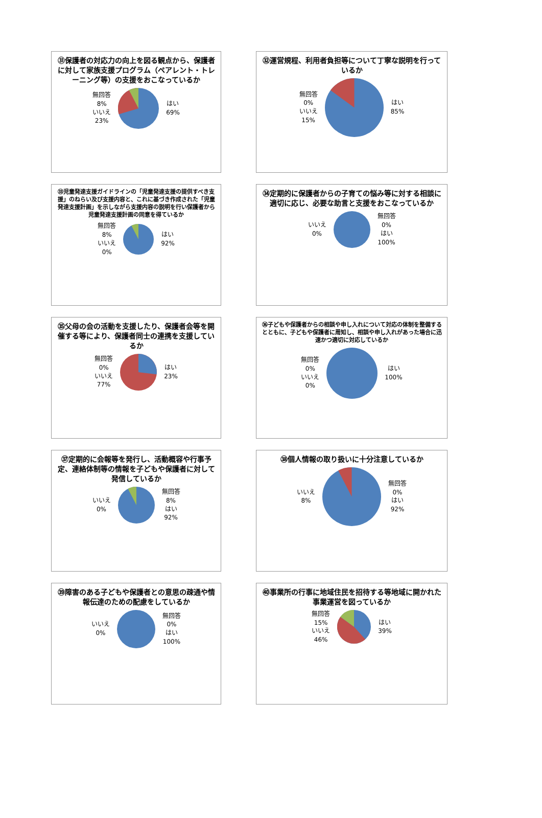㉛保護者の対応力の向上を図る観点から、保護者に対して家族支援プログラム（ペアレント・トレーニング等）の支援をおこなっているか
無回答
8%
いいえ
23%
はい
69%
㉜運営規程、利用者負担等について丁寧な説明を行っているか
無回答
0%
いいえ
15%
はい
85%
㉝児童発達支援ガイドラインの「児童発達支援の提供すべき支援」のねらい及び支援内容と、これに基づき作成された「児童発達支援計画」を示しながら支援内容の説明を行い保護者から児童発達支援計画の同意を得ているか
無回答
8%
いいえ
0%
はい
92%
㉞定期的に保護者からの子育ての悩み等に対する相談に適切に応じ、必要な助言と支援をおこなっているか
いいえ
0%
無回答
0%
はい
100%
㉟父母の会の活動を支援したり、保護者会等を開催する等により、保護者同士の連携を支援しているか
無回答
0%
いいえ
77%
はい
23%
㊱子どもや保護者からの相談や申し入れについて対応の体制を整備するとともに、子どもや保護者に周知し、相談や申し入れがあった場合に迅速かつ適切に対応しているか
無回答
0%
いいえ
0%
はい
100%
㊲定期的に会報等を発行し、活動概容や行事予定、連絡体制等の情報を子どもや保護者に対して発信しているか
いいえ
0%
無回答
8%
はい
92%
㊳個人情報の取り扱いに十分注意しているか
いいえ
8%
無回答
0%
はい
92%
㊴障害のある子どもや保護者との意思の疎通や情報伝達のための配慮をしているか
いいえ
0%
無回答
0%
はい
100%
㊵事業所の行事に地域住民を招待する等地域に開かれた事業運営を図っているか
無回答
15%
いいえ
46%
はい
39%